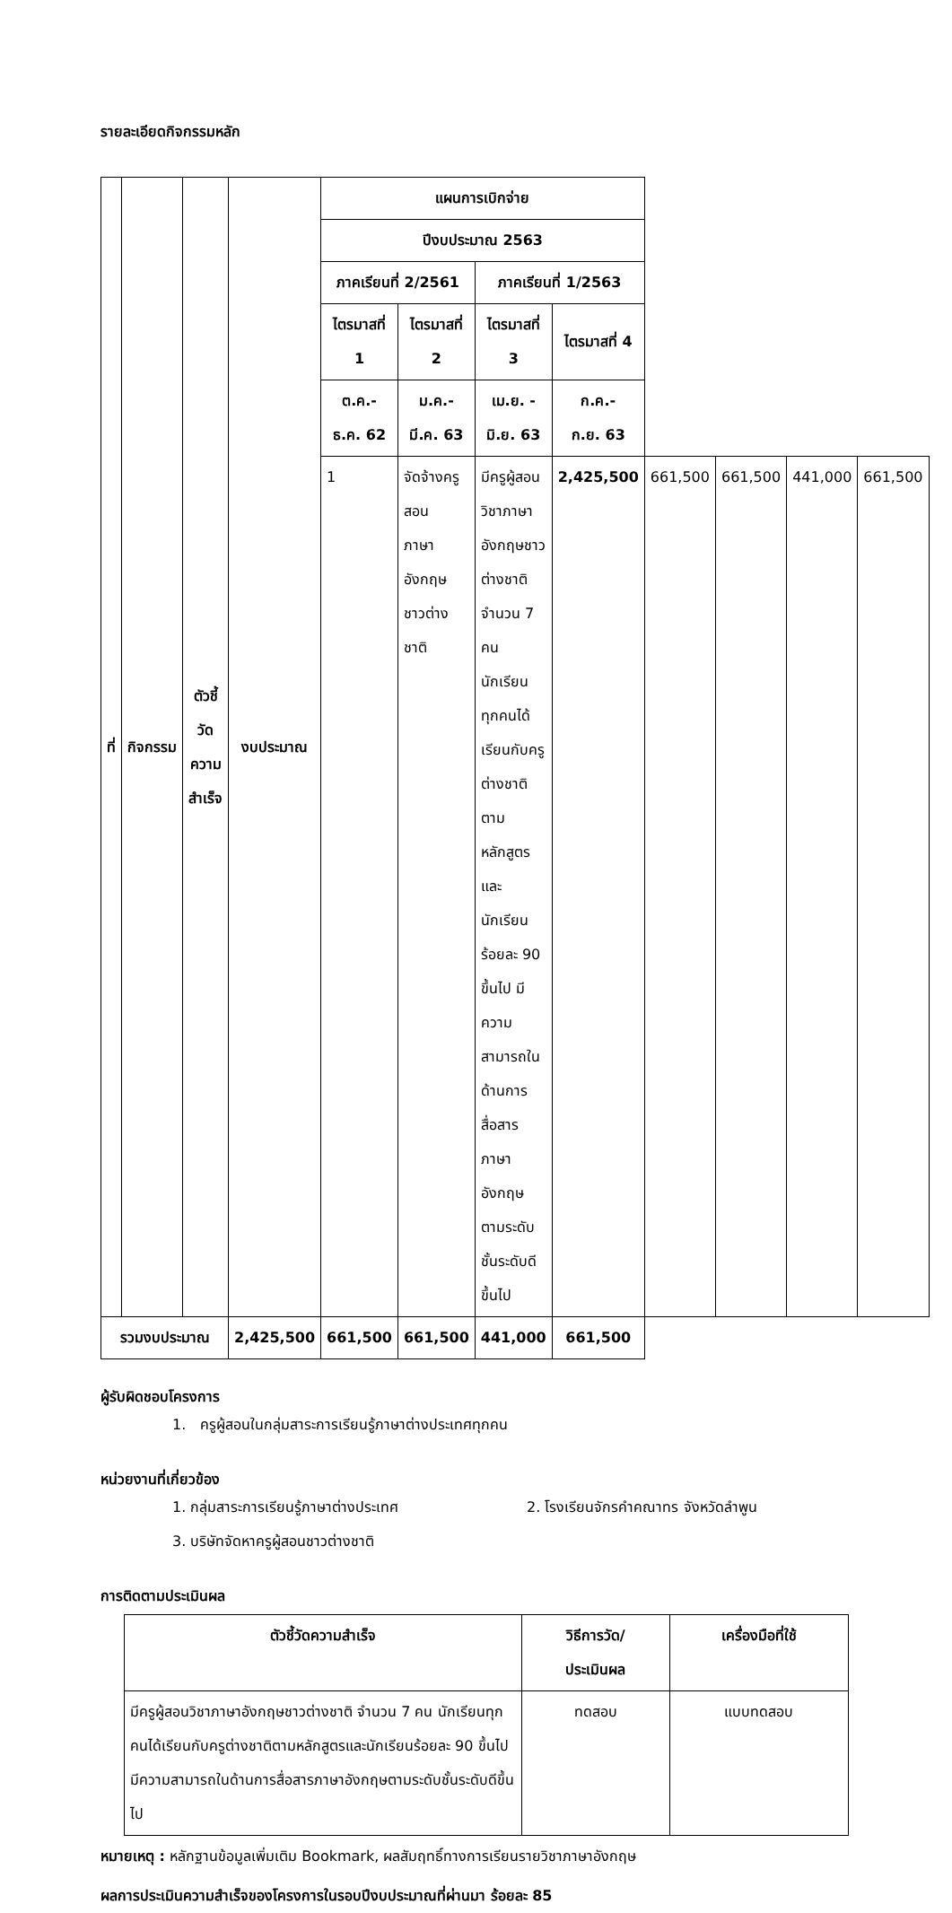รายละเอียดกิจกรรมหลัก
| ที่ | กิจกรรม | ตัวชี้วัด ความสำเร็จ | งบประมาณ | แผนการเบิกจ่าย | | | | | | | |
| --- | --- | --- | --- | --- | --- | --- | --- | --- | --- | --- | --- |
| | | | | ปีงบประมาณ 2563 | | | | | | | |
| | | | | ภาคเรียนที่ 2/2561 | | ภาคเรียนที่ 1/2563 | | | | | |
| | | | | ไตรมาสที่ 1 | ไตรมาสที่ 2 | ไตรมาสที่ 3 | ไตรมาสที่ 4 | | | | |
| | | | | ต.ค.- ธ.ค. 62 | ม.ค.- มี.ค. 63 | เม.ย. - มิ.ย. 63 | ก.ค.- ก.ย. 63 | | | | |
| | | | | 1 | จัดจ้างครู สอน ภาษาอังกฤษ ชาวต่างชาติ | มีครูผู้สอนวิชาภาษาอังกฤษชาวต่างชาติ จำนวน 7 คน นักเรียนทุกคนได้เรียนกับครูต่างชาติตามหลักสูตรและนักเรียนร้อยละ 90 ขึ้นไป มีความสามารถในด้านการสื่อสารภาษาอังกฤษตามระดับชั้นระดับดีขึ้นไป | 2,425,500 | 661,500 | 661,500 | 441,000 | 661,500 |
| รวมงบประมาณ | | | 2,425,500 | 661,500 | 661,500 | 441,000 | 661,500 | | | | |
ผู้รับผิดชอบโครงการ
1. ครูผู้สอนในกลุ่มสาระการเรียนรู้ภาษาต่างประเทศทุกคน
หน่วยงานที่เกี่ยวข้อง
1. กลุ่มสาระการเรียนรู้ภาษาต่างประเทศ 2. โรงเรียนจักรคำคณาทร จังหวัดลำพูน
3. บริษัทจัดหาครูผู้สอนชาวต่างชาติ
การติดตามประเมินผล
| ตัวชี้วัดความสำเร็จ | วิธีการวัด/ ประเมินผล | เครื่องมือที่ใช้ |
| --- | --- | --- |
| มีครูผู้สอนวิชาภาษาอังกฤษชาวต่างชาติ จำนวน 7 คน นักเรียนทุกคนได้เรียนกับครูต่างชาติตามหลักสูตรและนักเรียนร้อยละ 90 ขึ้นไป มีความสามารถในด้านการสื่อสารภาษาอังกฤษตามระดับชั้นระดับดีขึ้นไป | ทดสอบ | แบบทดสอบ |
หมายเหตุ : หลักฐานข้อมูลเพิ่มเติม Bookmark, ผลสัมฤทธิ์ทางการเรียนรายวิชาภาษาอังกฤษ
ผลการประเมินความสำเร็จของโครงการในรอบปีงบประมาณที่ผ่านมา ร้อยละ 85